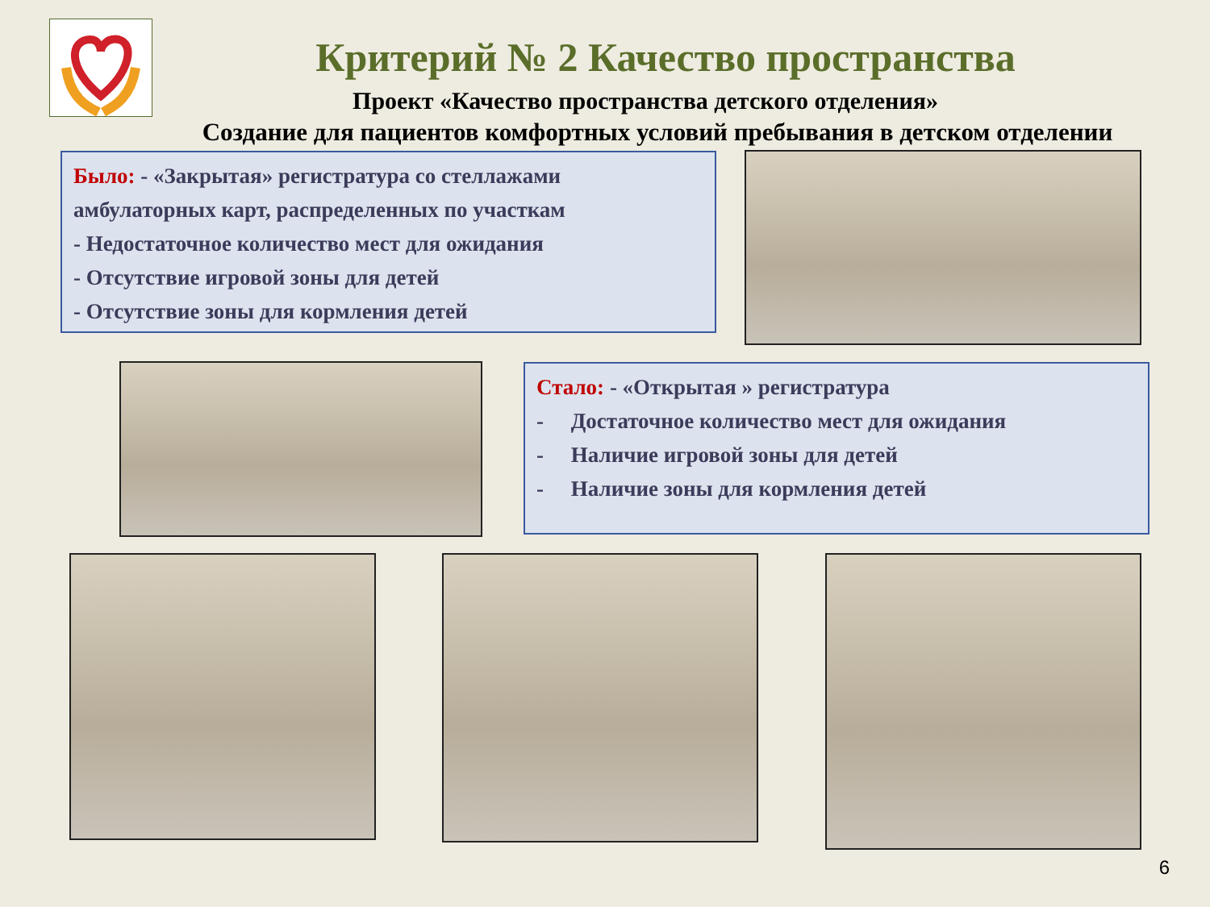Критерий № 2 Качество пространства
Проект «Качество пространства детского отделения»
Создание для пациентов комфортных условий пребывания в детском отделении
Было: - «Закрытая» регистратура со стеллажами амбулаторных карт, распределенных по участкам
- Недостаточное количество мест для ожидания
- Отсутствие игровой зоны для детей
- Отсутствие зоны для кормления детей
Стало: - «Открытая » регистратура
- Достаточное количество мест для ожидания
- Наличие игровой зоны для детей
- Наличие зоны для кормления детей
6